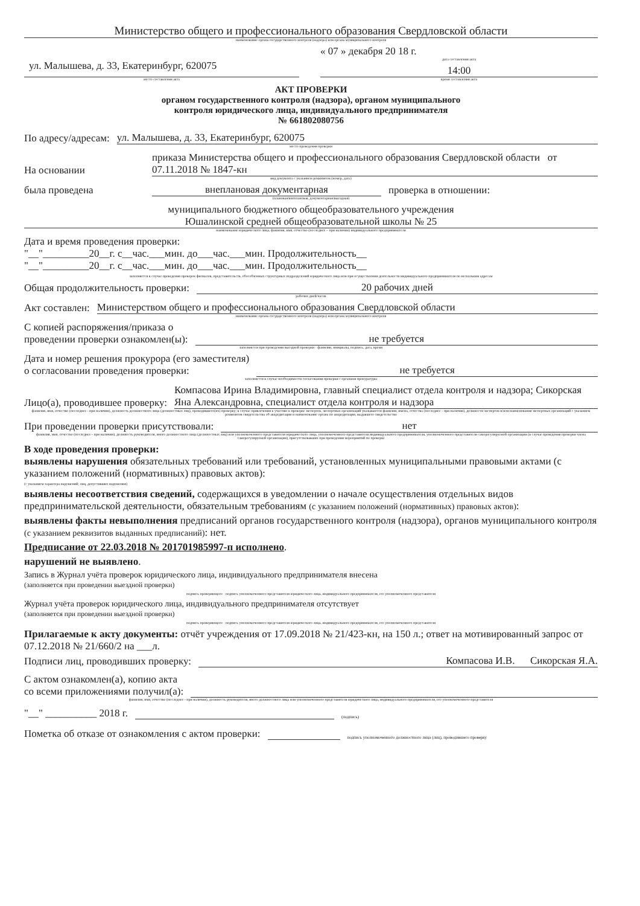Министерство общего и профессионального образования Свердловской области
наименование органа государственного контроля (надзора) или органа муниципального контроля
ул. Малышева, д. 33, Екатеринбург, 620075
место составления акта
« 07 » декабря 20 18 г.
дата составления акта
14:00
время составления акта
АКТ ПРОВЕРКИ
органом государственного контроля (надзора), органом муниципального
контроля юридического лица, индивидуального предпринимателя
№ 661802080756
По адресу/адресам: ул. Малышева, д. 33, Екатеринбург, 620075
место проведения проверки
На основании приказа Министерства общего и профессионального образования Свердловской области от 07.11.2018 № 1847-кн
вид документа с указанием реквизитов (номер, дата)
была проведена внеплановая документарная проверка в отношении:
(плановая/внеплановая, документарная/выездная)
муниципального бюджетного общеобразовательного учреждения
Юшалинской средней общеобразовательной школы № 25
наименование юридического лица, фамилия, имя, отчество (последнее – при наличии) индивидуального предпринимателя
Дата и время проведения проверки:
"__"_________20__г. с__час.___мин. до___час.___мин. Продолжительность__
"__"_________20__г. с__час.___мин. до___час.___мин. Продолжительность__
заполняется в случае проведения проверок филиалов, представительств, обособленных структурных подразделений юридического лица или при осуществлении деятельности индивидуального предпринимателя по нескольким адресам
Общая продолжительность проверки: 20 рабочих дней
рабочих дней/часов
Акт составлен: Министерством общего и профессионального образования Свердловской области
наименование органа государственного контроля (надзора) или органа муниципального контроля
С копией распоряжения/приказа о
проведении проверки ознакомлен(ы): не требуется
заполняется при проведении выездной проверки · фамилии, инициалы, подпись, дата, время
Дата и номер решения прокурора (его заместителя)
о согласовании проведения проверки: не требуется
заполняется в случае необходимости согласования проверки с органами прокуратуры
Лицо(а), проводившее проверку: Компасова Ирина Владимировна, главный специалист отдела контроля и надзора; Сикорская Яна Александровна, специалист отдела контроля и надзора
фамилия, имя, отчество (последнее - при наличии), должность должностного лица (должностных лиц), проводившего(их) проверку; в случае привлечения к участию в проверке экспертов, экспертных организаций указываются фамилии, имена, отчества (последнее - при наличии), должности экспертов и/или наименования экспертных организаций с указанием реквизитов свидетельства об аккредитации и наименование органа по аккредитации, выдавшего свидетельство
При проведении проверки присутствовали: нет
фамилия, имя, отчество (последнее - при наличии), должность руководителя, иного должностного лица (должностных лиц) или уполномоченного представителя юридического лица, уполномоченного представителя индивидуального предпринимателя, уполномоченного представителя саморегулируемой организации (в случае проведения проверки члена саморегулируемой организации), присутствовавших при проведении мероприятий по проверке
В ходе проведения проверки:
выявлены нарушения обязательных требований или требований, установленных муниципальными правовыми актами (с указанием положений (нормативных) правовых актов):
(с указанием характера нарушений; лиц, допустивших нарушения)
выявлены несоответствия сведений, содержащихся в уведомлении о начале осуществления отдельных видов предпринимательской деятельности, обязательным требованиям (с указанием положений (нормативных) правовых актов):
выявлены факты невыполнения предписаний органов государственного контроля (надзора), органов муниципального контроля (с указанием реквизитов выданных предписаний): нет.
Предписание от 22.03.2018 № 201701985997-п исполнено.
нарушений не выявлено.
Запись в Журнал учёта проверок юридического лица, индивидуального предпринимателя внесена
(заполняется при проведении выездной проверки)
подпись проверяющего · подпись уполномоченного представителя юридического лица, индивидуального предпринимателя, его уполномоченного представителя
Журнал учёта проверок юридического лица, индивидуального предпринимателя отсутствует
(заполняется при проведении выездной проверки)
подпись проверяющего · подпись уполномоченного представителя юридического лица, индивидуального предпринимателя, его уполномоченного представителя
Прилагаемые к акту документы: отчёт учреждения от 17.09.2018 № 21/423-кн, на 150 л.; ответ на мотивированный запрос от 07.12.2018 № 21/660/2 на ___л.
Подписи лиц, проводивших проверку: Компасова И.В. Сикорская Я.А.
С актом ознакомлен(а), копию акта
со всеми приложениями получил(а):
фамилия, имя, отчество (последнее - при наличии), должность руководителя, иного должностного лица или уполномоченного представителя юридического лица, индивидуального предпринимателя, его уполномоченного представителя
"__" __________ 2018 г. (подпись)
Пометка об отказе от ознакомления с актом проверки: подпись уполномоченного должностного лица (лиц), проводившего проверку